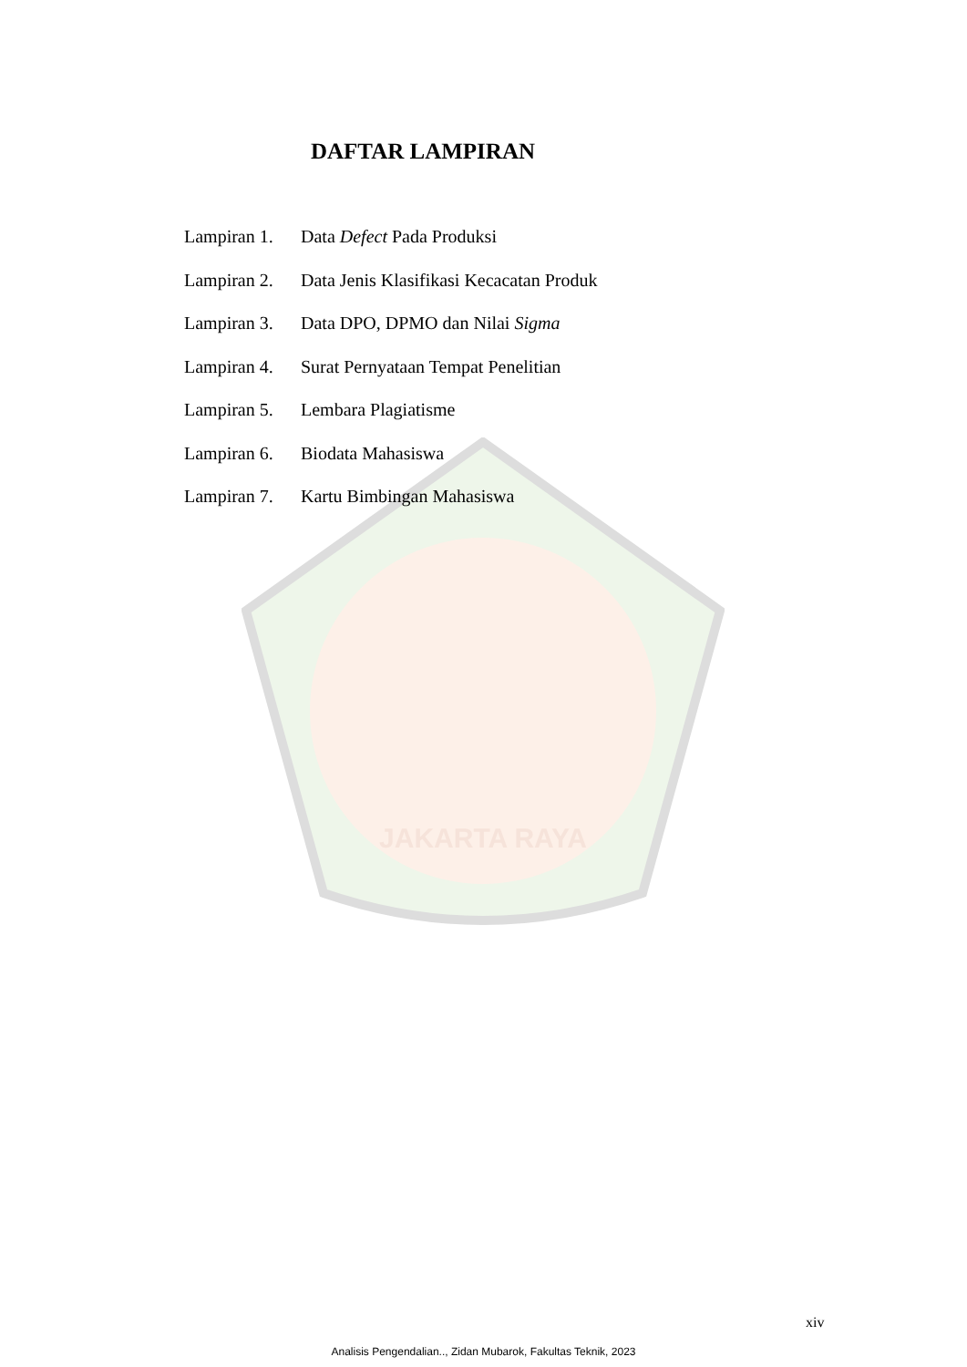JAKARTA RAYA
DAFTAR LAMPIRAN
Lampiran 1. Data Defect Pada Produksi
Lampiran 2. Data Jenis Klasifikasi Kecacatan Produk
Lampiran 3. Data DPO, DPMO dan Nilai Sigma
Lampiran 4. Surat Pernyataan Tempat Penelitian
Lampiran 5. Lembara Plagiatisme
Lampiran 6. Biodata Mahasiswa
Lampiran 7. Kartu Bimbingan Mahasiswa
xiv
Analisis Pengendalian.., Zidan Mubarok, Fakultas Teknik, 2023